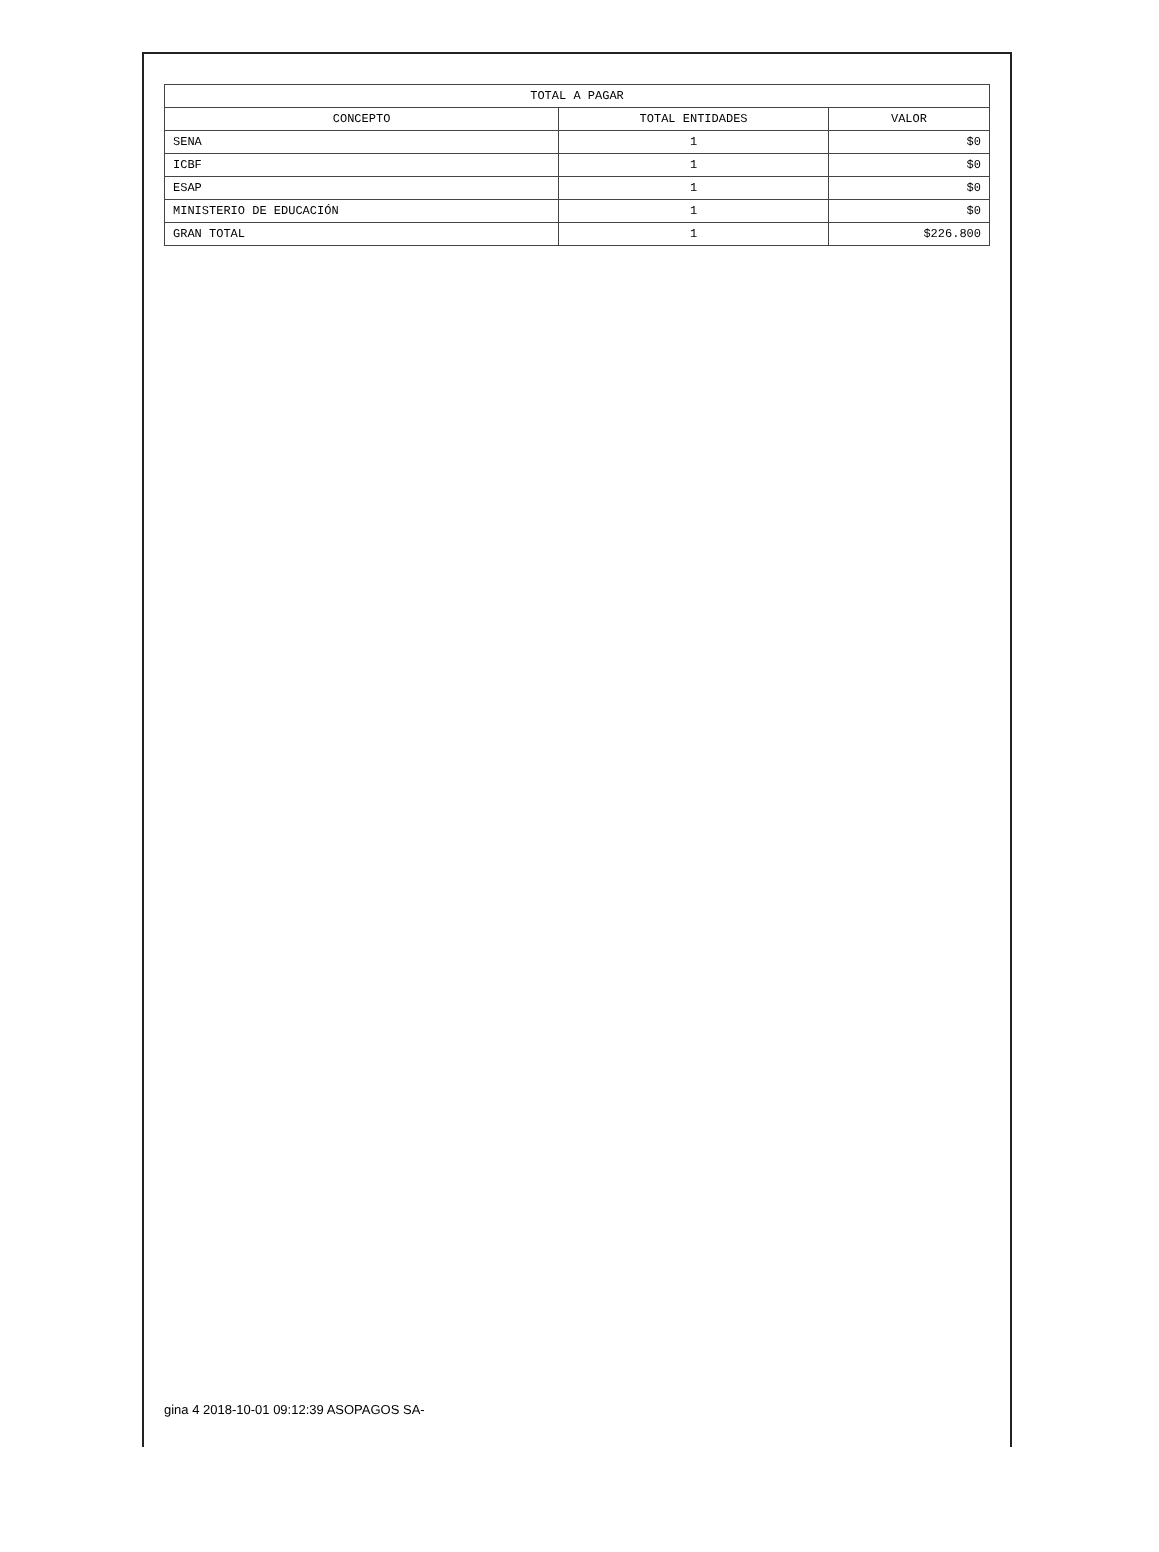| TOTAL A PAGAR | | |
| --- | --- | --- |
| CONCEPTO | TOTAL ENTIDADES | VALOR |
| SENA | 1 | $0 |
| ICBF | 1 | $0 |
| ESAP | 1 | $0 |
| MINISTERIO DE EDUCACIÓN | 1 | $0 |
| GRAN TOTAL | 1 | $226.800 |
gina 4 2018-10-01 09:12:39 ASOPAGOS SA-